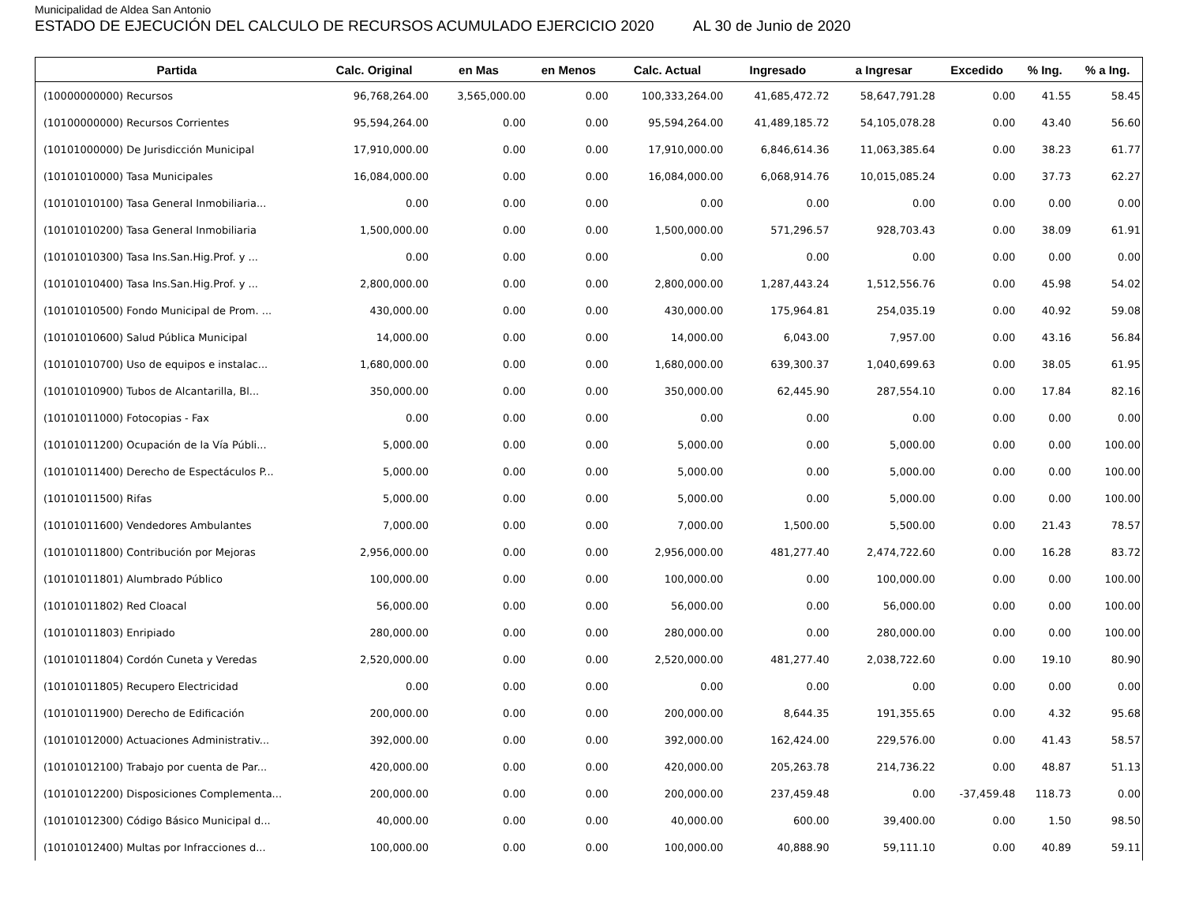Municipalidad de Aldea San Antonio
ESTADO DE EJECUCIÓN DEL CALCULO DE RECURSOS ACUMULADO EJERCICIO 2020 AL 30 de Junio de 2020
| Partida | Calc. Original | en Mas | en Menos | Calc. Actual | Ingresado | a Ingresar | Excedido | % Ing. | % a Ing. |
| --- | --- | --- | --- | --- | --- | --- | --- | --- | --- |
| (10000000000) Recursos | 96,768,264.00 | 3,565,000.00 | 0.00 | 100,333,264.00 | 41,685,472.72 | 58,647,791.28 | 0.00 | 41.55 | 58.45 |
| (10100000000) Recursos Corrientes | 95,594,264.00 | 0.00 | 0.00 | 95,594,264.00 | 41,489,185.72 | 54,105,078.28 | 0.00 | 43.40 | 56.60 |
| (10101000000) De Jurisdicción Municipal | 17,910,000.00 | 0.00 | 0.00 | 17,910,000.00 | 6,846,614.36 | 11,063,385.64 | 0.00 | 38.23 | 61.77 |
| (10101010000) Tasa Municipales | 16,084,000.00 | 0.00 | 0.00 | 16,084,000.00 | 6,068,914.76 | 10,015,085.24 | 0.00 | 37.73 | 62.27 |
| (10101010100) Tasa General Inmobiliaria... | 0.00 | 0.00 | 0.00 | 0.00 | 0.00 | 0.00 | 0.00 | 0.00 | 0.00 |
| (10101010200) Tasa General Inmobiliaria | 1,500,000.00 | 0.00 | 0.00 | 1,500,000.00 | 571,296.57 | 928,703.43 | 0.00 | 38.09 | 61.91 |
| (10101010300) Tasa Ins.San.Hig.Prof. y ... | 0.00 | 0.00 | 0.00 | 0.00 | 0.00 | 0.00 | 0.00 | 0.00 | 0.00 |
| (10101010400) Tasa Ins.San.Hig.Prof. y ... | 2,800,000.00 | 0.00 | 0.00 | 2,800,000.00 | 1,287,443.24 | 1,512,556.76 | 0.00 | 45.98 | 54.02 |
| (10101010500) Fondo Municipal de Prom. ... | 430,000.00 | 0.00 | 0.00 | 430,000.00 | 175,964.81 | 254,035.19 | 0.00 | 40.92 | 59.08 |
| (10101010600) Salud Pública Municipal | 14,000.00 | 0.00 | 0.00 | 14,000.00 | 6,043.00 | 7,957.00 | 0.00 | 43.16 | 56.84 |
| (10101010700) Uso de equipos e instalac... | 1,680,000.00 | 0.00 | 0.00 | 1,680,000.00 | 639,300.37 | 1,040,699.63 | 0.00 | 38.05 | 61.95 |
| (10101010900) Tubos de Alcantarilla, Bl... | 350,000.00 | 0.00 | 0.00 | 350,000.00 | 62,445.90 | 287,554.10 | 0.00 | 17.84 | 82.16 |
| (10101011000) Fotocopias - Fax | 0.00 | 0.00 | 0.00 | 0.00 | 0.00 | 0.00 | 0.00 | 0.00 | 0.00 |
| (10101011200) Ocupación de la Vía Públi... | 5,000.00 | 0.00 | 0.00 | 5,000.00 | 0.00 | 5,000.00 | 0.00 | 0.00 | 100.00 |
| (10101011400) Derecho de Espectáculos P... | 5,000.00 | 0.00 | 0.00 | 5,000.00 | 0.00 | 5,000.00 | 0.00 | 0.00 | 100.00 |
| (10101011500) Rifas | 5,000.00 | 0.00 | 0.00 | 5,000.00 | 0.00 | 5,000.00 | 0.00 | 0.00 | 100.00 |
| (10101011600) Vendedores Ambulantes | 7,000.00 | 0.00 | 0.00 | 7,000.00 | 1,500.00 | 5,500.00 | 0.00 | 21.43 | 78.57 |
| (10101011800) Contribución por Mejoras | 2,956,000.00 | 0.00 | 0.00 | 2,956,000.00 | 481,277.40 | 2,474,722.60 | 0.00 | 16.28 | 83.72 |
| (10101011801) Alumbrado Público | 100,000.00 | 0.00 | 0.00 | 100,000.00 | 0.00 | 100,000.00 | 0.00 | 0.00 | 100.00 |
| (10101011802) Red Cloacal | 56,000.00 | 0.00 | 0.00 | 56,000.00 | 0.00 | 56,000.00 | 0.00 | 0.00 | 100.00 |
| (10101011803) Enripiado | 280,000.00 | 0.00 | 0.00 | 280,000.00 | 0.00 | 280,000.00 | 0.00 | 0.00 | 100.00 |
| (10101011804) Cordón Cuneta y Veredas | 2,520,000.00 | 0.00 | 0.00 | 2,520,000.00 | 481,277.40 | 2,038,722.60 | 0.00 | 19.10 | 80.90 |
| (10101011805) Recupero Electricidad | 0.00 | 0.00 | 0.00 | 0.00 | 0.00 | 0.00 | 0.00 | 0.00 | 0.00 |
| (10101011900) Derecho de Edificación | 200,000.00 | 0.00 | 0.00 | 200,000.00 | 8,644.35 | 191,355.65 | 0.00 | 4.32 | 95.68 |
| (10101012000) Actuaciones Administrativ... | 392,000.00 | 0.00 | 0.00 | 392,000.00 | 162,424.00 | 229,576.00 | 0.00 | 41.43 | 58.57 |
| (10101012100) Trabajo por cuenta de Par... | 420,000.00 | 0.00 | 0.00 | 420,000.00 | 205,263.78 | 214,736.22 | 0.00 | 48.87 | 51.13 |
| (10101012200) Disposiciones Complementa... | 200,000.00 | 0.00 | 0.00 | 200,000.00 | 237,459.48 | 0.00 | -37,459.48 | 118.73 | 0.00 |
| (10101012300) Código Básico Municipal d... | 40,000.00 | 0.00 | 0.00 | 40,000.00 | 600.00 | 39,400.00 | 0.00 | 1.50 | 98.50 |
| (10101012400) Multas por Infracciones d... | 100,000.00 | 0.00 | 0.00 | 100,000.00 | 40,888.90 | 59,111.10 | 0.00 | 40.89 | 59.11 |